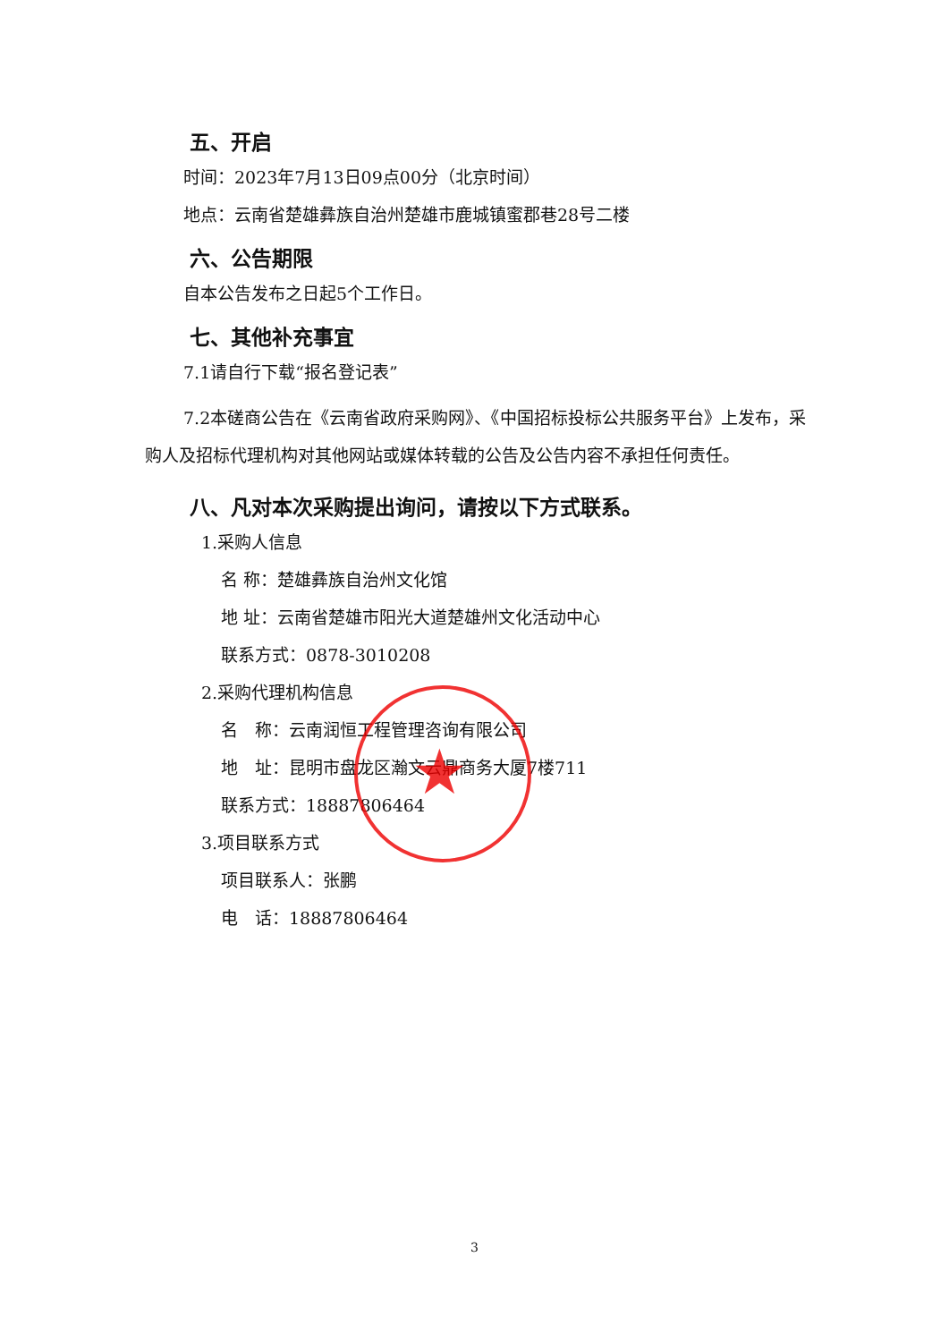五、开启
时间：2023年7月13日09点00分（北京时间）
地点：云南省楚雄彝族自治州楚雄市鹿城镇蜜郡巷28号二楼
六、公告期限
自本公告发布之日起5个工作日。
七、其他补充事宜
7.1请自行下载“报名登记表”
7.2本磋商公告在《云南省政府采购网》、《中国招标投标公共服务平台》上发布，采购人及招标代理机构对其他网站或媒体转载的公告及公告内容不承担任何责任。
八、凡对本次采购提出询问，请按以下方式联系。
1.采购人信息
名 称：楚雄彝族自治州文化馆
地 址：云南省楚雄市阳光大道楚雄州文化活动中心
联系方式：0878-3010208
2.采购代理机构信息
名　称：云南润恒工程管理咨询有限公司
地　址：昆明市盘龙区瀚文云鼎商务大厦7楼711
联系方式：18887806464
3.项目联系方式
项目联系人：张鹏
电　话：18887806464
★
3